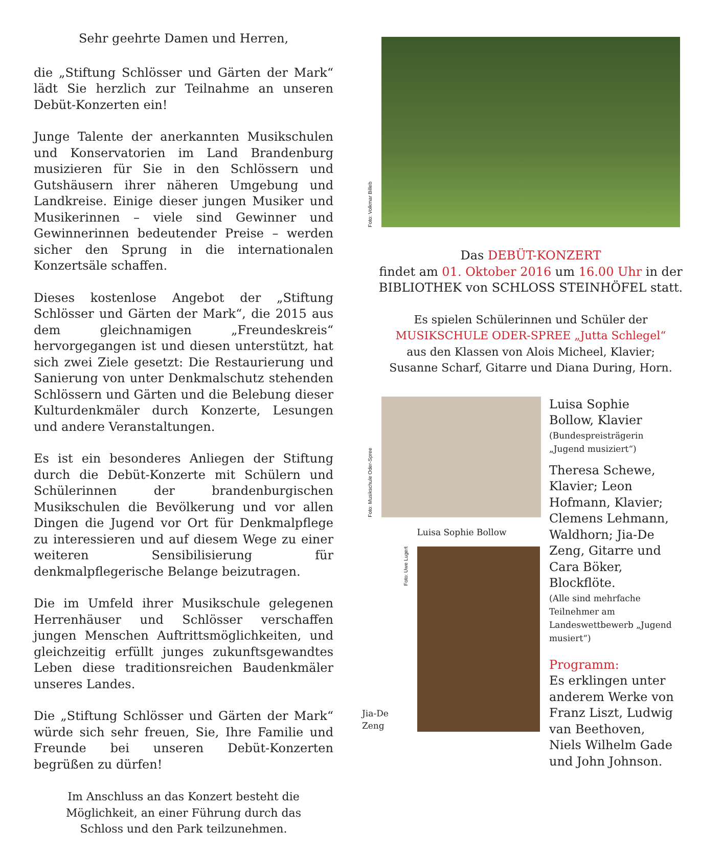Sehr geehrte Damen und Herren,
die „Stiftung Schlösser und Gärten der Mark“ lädt Sie herzlich zur Teilnahme an unseren Debüt-Konzerten ein!
Junge Talente der anerkannten Musikschulen und Konservatorien im Land Brandenburg musizieren für Sie in den Schlössern und Gutshäusern ihrer näheren Umgebung und Landkreise. Einige dieser jungen Musiker und Musikerinnen – viele sind Gewinner und Gewinnerinnen bedeutender Preise – werden sicher den Sprung in die internationalen Konzertsäle schaffen.
Dieses kostenlose Angebot der „Stiftung Schlösser und Gärten der Mark“, die 2015 aus dem gleichnamigen „Freundeskreis“ hervorgegangen ist und diesen unterstützt, hat sich zwei Ziele gesetzt: Die Restaurierung und Sanierung von unter Denkmalschutz stehenden Schlössern und Gärten und die Belebung dieser Kulturdenkmäler durch Konzerte, Lesungen und andere Veranstaltungen.
Es ist ein besonderes Anliegen der Stiftung durch die Debüt-Konzerte mit Schülern und Schülerinnen der brandenburgischen Musikschulen die Bevölkerung und vor allen Dingen die Jugend vor Ort für Denkmalpflege zu interessieren und auf diesem Wege zu einer weiteren Sensibilisierung für denkmalpflegerische Belange beizutragen.
Die im Umfeld ihrer Musikschule gelegenen Herrenhäuser und Schlösser verschaffen jungen Menschen Auftrittsmöglichkeiten, und gleichzeitig erfüllt junges zukunftsgewandtes Leben diese traditionsreichen Baudenkmäler unseres Landes.
Die „Stiftung Schlösser und Gärten der Mark“ würde sich sehr freuen, Sie, Ihre Familie und Freunde bei unseren Debüt-Konzerten begrüßen zu dürfen!
Im Anschluss an das Konzert besteht die Möglichkeit, an einer Führung durch das Schloss und den Park teilzunehmen.
Foto: Volkmar Billeb
Das DEBÜT-KONZERT
findet am 01. Oktober 2016 um 16.00 Uhr in der
BIBLIOTHEK von SCHLOSS STEINHÖFEL statt.
Es spielen Schülerinnen und Schüler der
MUSIKSCHULE ODER-SPREE „Jutta Schlegel“
aus den Klassen von Alois Micheel, Klavier;
Susanne Scharf, Gitarre und Diana During, Horn.
Foto: Musikschule Oder-Spree
Luisa Sophie Bollow
Jia-De Zeng
Foto: Uwe Lugert
Luisa Sophie Bollow, Klavier
(Bundespreisträgerin „Jugend musiziert“)
Theresa Schewe, Klavier; Leon Hofmann, Klavier; Clemens Lehmann, Waldhorn; Jia-De Zeng, Gitarre und Cara Böker, Blockflöte.
(Alle sind mehrfache Teilnehmer am Landeswettbewerb „Jugend musiert“)
Programm:
Es erklingen unter anderem Werke von Franz Liszt, Ludwig van Beethoven, Niels Wilhelm Gade und John Johnson.